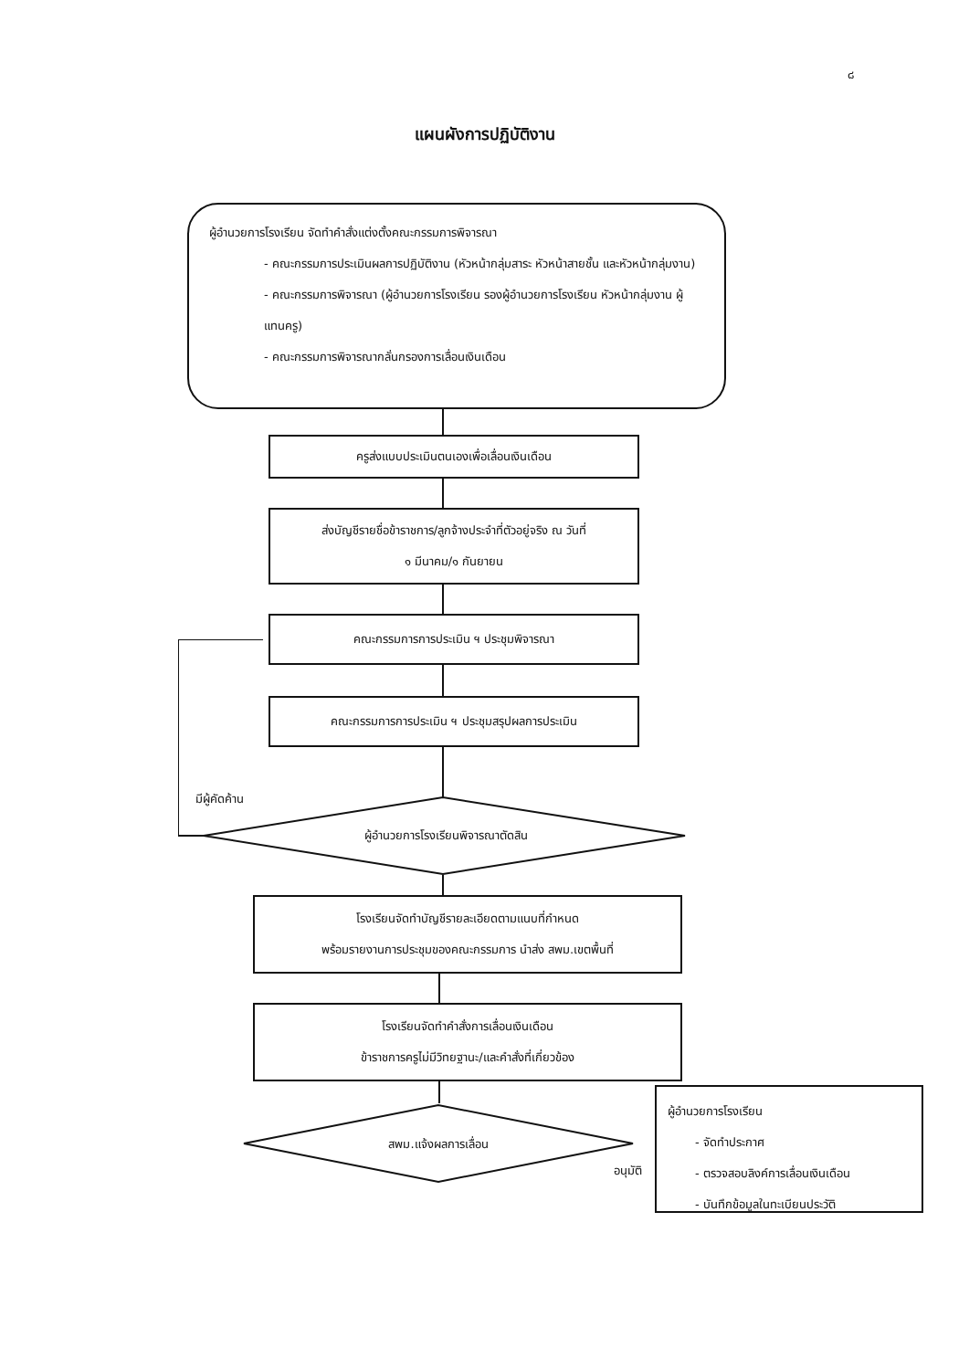๘
แผนผังการปฏิบัติงาน
ผู้อำนวยการโรงเรียน จัดทำคำสั่งแต่งตั้งคณะกรรมการพิจารณา
- คณะกรรมการประเมินผลการปฏิบัติงาน (หัวหน้ากลุ่มสาระ หัวหน้าสายชั้น และหัวหน้ากลุ่มงาน)
- คณะกรรมการพิจารณา (ผู้อำนวยการโรงเรียน รองผู้อำนวยการโรงเรียน หัวหน้ากลุ่มงาน ผู้แทนครู)
- คณะกรรมการพิจารณากลั่นกรองการเลื่อนเงินเดือน
ครูส่งแบบประเมินตนเองเพื่อเลื่อนเงินเดือน
ส่งบัญชีรายชื่อข้าราชการ/ลูกจ้างประจำที่ตัวอยู่จริง ณ วันที่
๑ มีนาคม/๑ กันยายน
คณะกรรมการการประเมิน ฯ ประชุมพิจารณา
คณะกรรมการการประเมิน ฯ ประชุมสรุปผลการประเมิน
มีผู้คัดค้าน
ผู้อำนวยการโรงเรียนพิจารณาตัดสิน
โรงเรียนจัดทำบัญชีรายละเอียดตามแนบที่กำหนด
พร้อมรายงานการประชุมของคณะกรรมการ นำส่ง สพม.เขตพื้นที่
โรงเรียนจัดทำคำสั่งการเลื่อนเงินเดือน
ข้าราชการครูไม่มีวิทยฐานะ/และคำสั่งที่เกี่ยวข้อง
สพม.แจ้งผลการเลื่อน
อนุมัติ
ผู้อำนวยการโรงเรียน
- จัดทำประกาศ
- ตรวจสอบลิงค์การเลื่อนเงินเดือน
- บันทึกข้อมูลในทะเบียนประวัติ